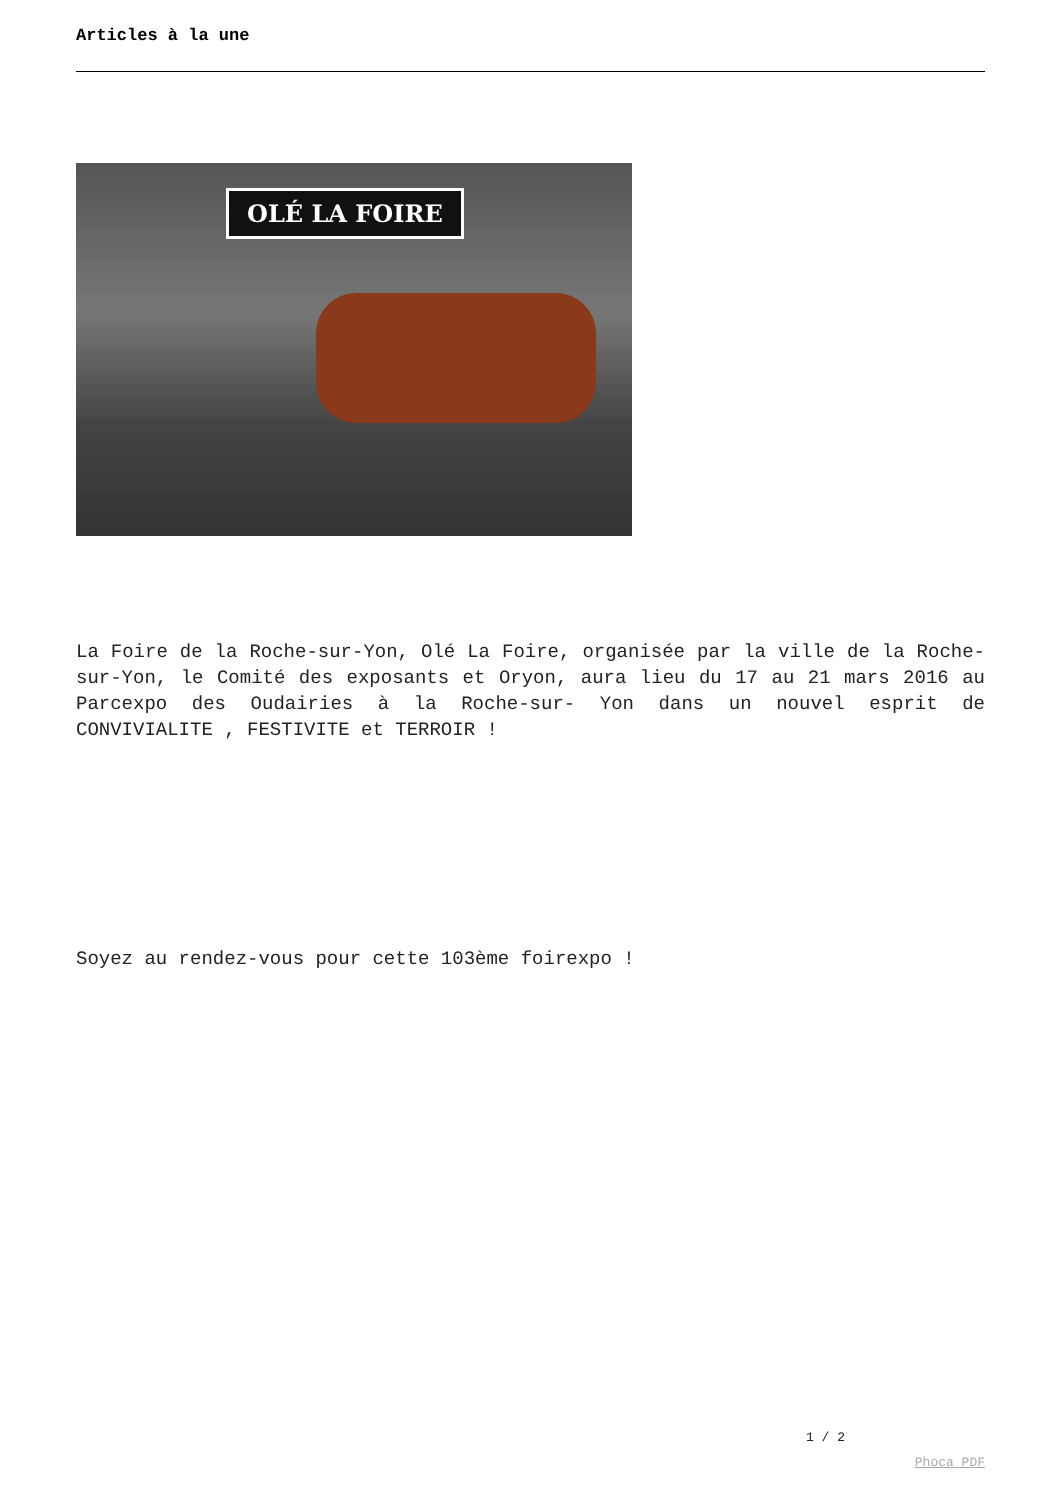Articles à la une
OLÉ LA FOIRE
La Foire de la Roche-sur-Yon, Olé La Foire, organisée par la ville de la Roche-sur-Yon, le Comité des exposants et Oryon, aura lieu du 17 au 21 mars 2016 au Parcexpo des Oudairies à la Roche-sur- Yon dans un nouvel esprit de CONVIVIALITE , FESTIVITE et TERROIR !
Soyez au rendez-vous pour cette 103ème foirexpo !
1 / 2
Phoca PDF